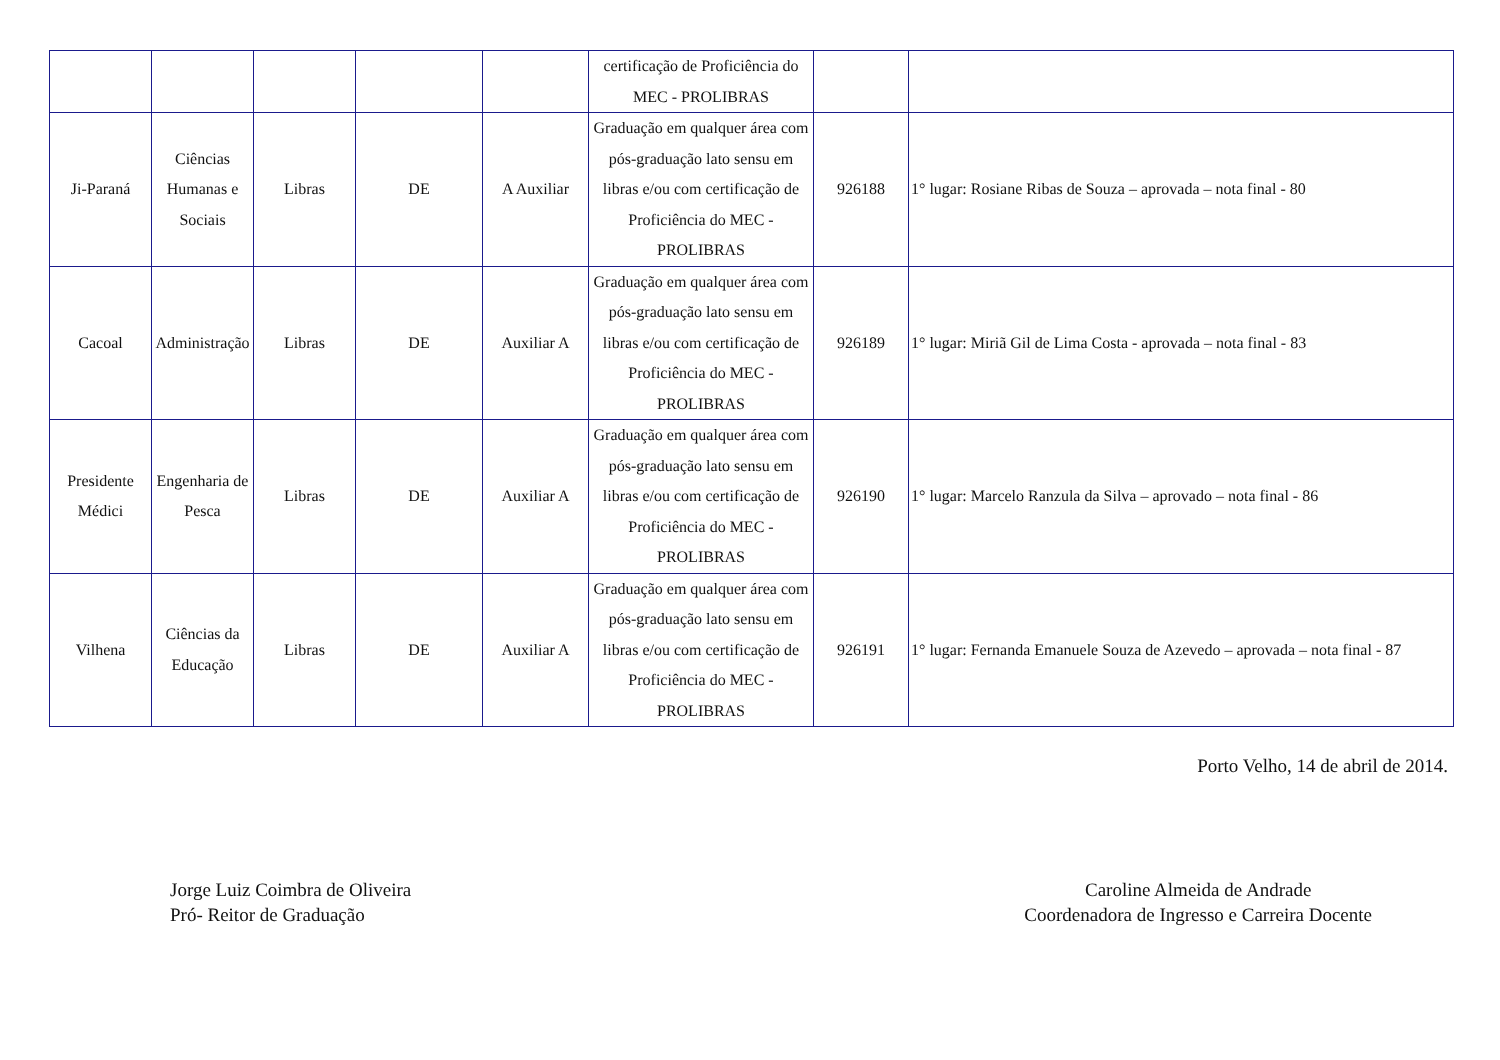| | | | | | certificação de Proficiência do MEC - PROLIBRAS | | |
| Ji-Paraná | Ciências Humanas e Sociais | Libras | DE | A Auxiliar | Graduação em qualquer área com pós-graduação lato sensu em libras e/ou com certificação de Proficiência do MEC - PROLIBRAS | 926188 | 1° lugar: Rosiane Ribas de Souza – aprovada – nota final - 80 |
| Cacoal | Administração | Libras | DE | Auxiliar A | Graduação em qualquer área com pós-graduação lato sensu em libras e/ou com certificação de Proficiência do MEC - PROLIBRAS | 926189 | 1° lugar: Miriã Gil de Lima Costa - aprovada – nota final - 83 |
| Presidente Médici | Engenharia de Pesca | Libras | DE | Auxiliar A | Graduação em qualquer área com pós-graduação lato sensu em libras e/ou com certificação de Proficiência do MEC - PROLIBRAS | 926190 | 1° lugar: Marcelo Ranzula da Silva – aprovado – nota final - 86 |
| Vilhena | Ciências da Educação | Libras | DE | Auxiliar A | Graduação em qualquer área com pós-graduação lato sensu em libras e/ou com certificação de Proficiência do MEC - PROLIBRAS | 926191 | 1° lugar: Fernanda Emanuele Souza de Azevedo – aprovada – nota final - 87 |
Porto Velho, 14 de abril de 2014.
Jorge Luiz Coimbra de Oliveira
Pró- Reitor de Graduação
Caroline Almeida de Andrade
Coordenadora de Ingresso e Carreira Docente